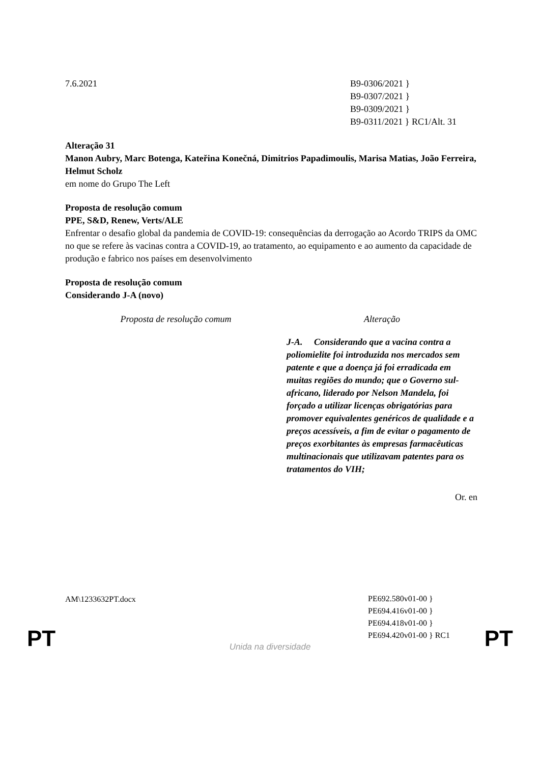7.6.2021 B9-0306/2021 }
B9-0307/2021 }
B9-0309/2021 }
B9-0311/2021 } RC1/Alt. 31
Alteração 31
Manon Aubry, Marc Botenga, Kateřina Konečná, Dimitrios Papadimoulis, Marisa Matias, João Ferreira, Helmut Scholz
em nome do Grupo The Left
Proposta de resolução comum
PPE, S&D, Renew, Verts/ALE
Enfrentar o desafio global da pandemia de COVID-19: consequências da derrogação ao Acordo TRIPS da OMC no que se refere às vacinas contra a COVID-19, ao tratamento, ao equipamento e ao aumento da capacidade de produção e fabrico nos países em desenvolvimento
Proposta de resolução comum
Considerando J-A (novo)
| Proposta de resolução comum | Alteração |
| | J-A. Considerando que a vacina contra a poliomielite foi introduzida nos mercados sem patente e que a doença já foi erradicada em muitas regiões do mundo; que o Governo sul-africano, liderado por Nelson Mandela, foi forçado a utilizar licenças obrigatórias para promover equivalentes genéricos de qualidade e a preços acessíveis, a fim de evitar o pagamento de preços exorbitantes às empresas farmacêuticas multinacionais que utilizavam patentes para os tratamentos do VIH; |
Or. en
AM\1233632PT.docx
PE692.580v01-00 }
PE694.416v01-00 }
PE694.418v01-00 }
PE694.420v01-00 } RC1
PT
Unida na diversidade PT